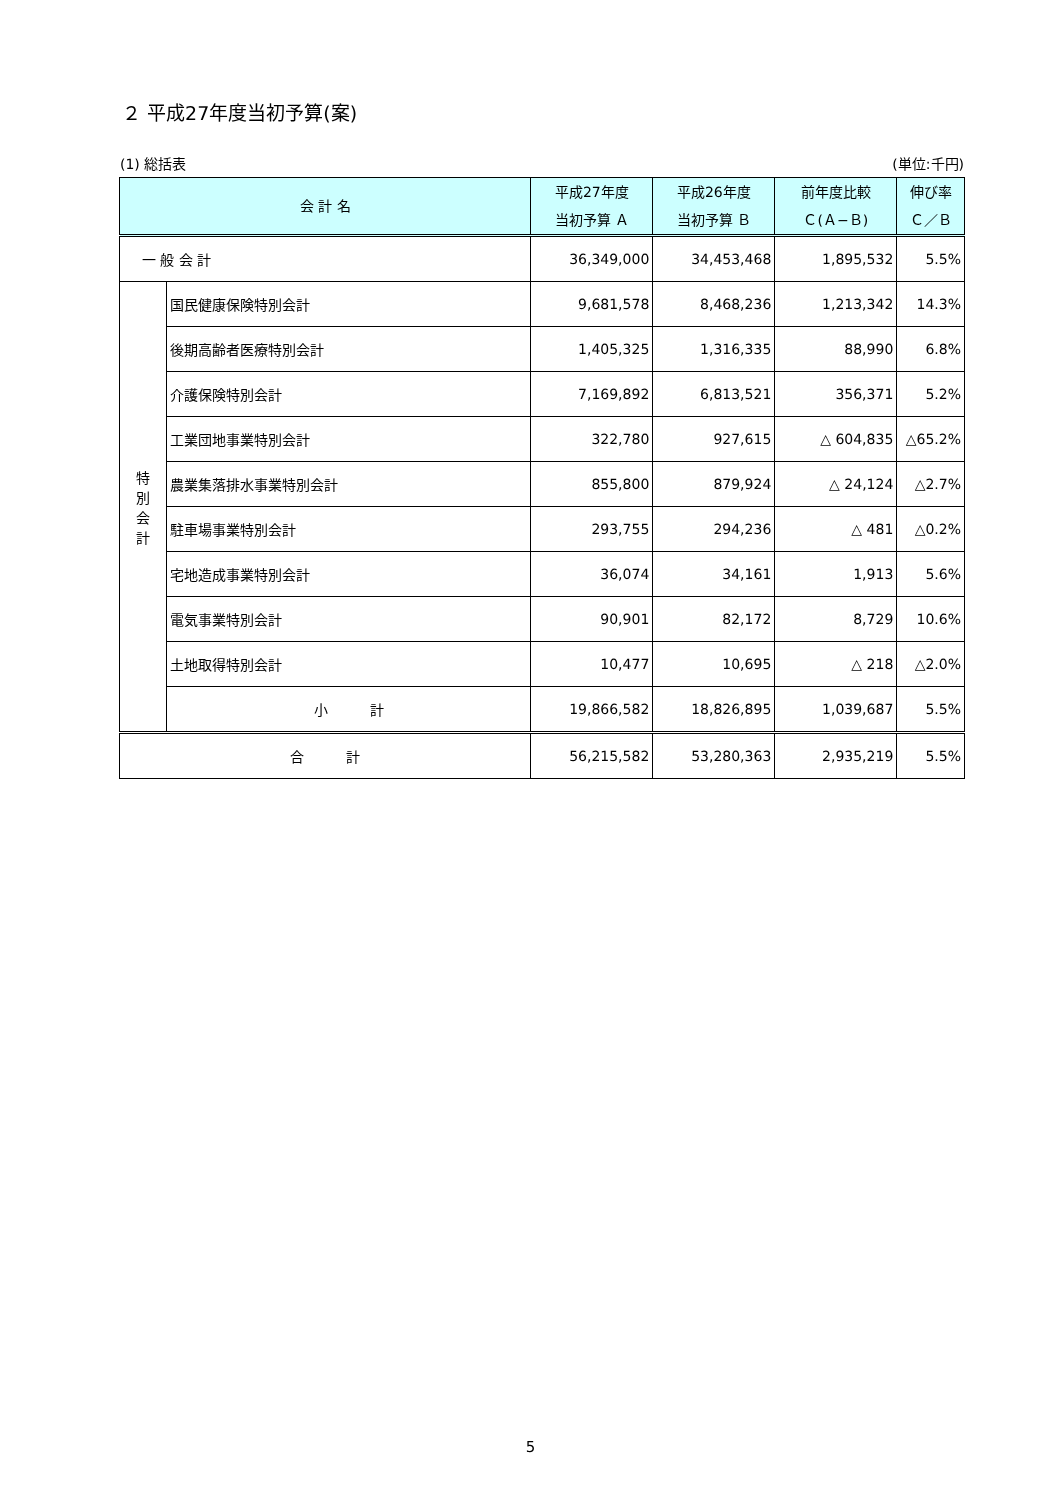２ 平成27年度当初予算(案)
(1) 総括表 (単位:千円)
| 会 計 名 | | 平成27年度 当初予算 Ａ | 平成26年度 当初予算 Ｂ | 前年度比較 Ｃ(Ａ−Ｂ) | 伸び率 Ｃ／Ｂ |
| --- | --- | --- | --- | --- | --- |
| 一 般 会 計 | | 36,349,000 | 34,453,468 | 1,895,532 | 5.5% |
| 特 別 会 計 | 国民健康保険特別会計 | 9,681,578 | 8,468,236 | 1,213,342 | 14.3% |
| | 後期高齢者医療特別会計 | 1,405,325 | 1,316,335 | 88,990 | 6.8% |
| | 介護保険特別会計 | 7,169,892 | 6,813,521 | 356,371 | 5.2% |
| | 工業団地事業特別会計 | 322,780 | 927,615 | △ 604,835 | △65.2% |
| | 農業集落排水事業特別会計 | 855,800 | 879,924 | △ 24,124 | △2.7% |
| | 駐車場事業特別会計 | 293,755 | 294,236 | △ 481 | △0.2% |
| | 宅地造成事業特別会計 | 36,074 | 34,161 | 1,913 | 5.6% |
| | 電気事業特別会計 | 90,901 | 82,172 | 8,729 | 10.6% |
| | 土地取得特別会計 | 10,477 | 10,695 | △ 218 | △2.0% |
| | 小 計 | 19,866,582 | 18,826,895 | 1,039,687 | 5.5% |
| 合 計 | | 56,215,582 | 53,280,363 | 2,935,219 | 5.5% |
5